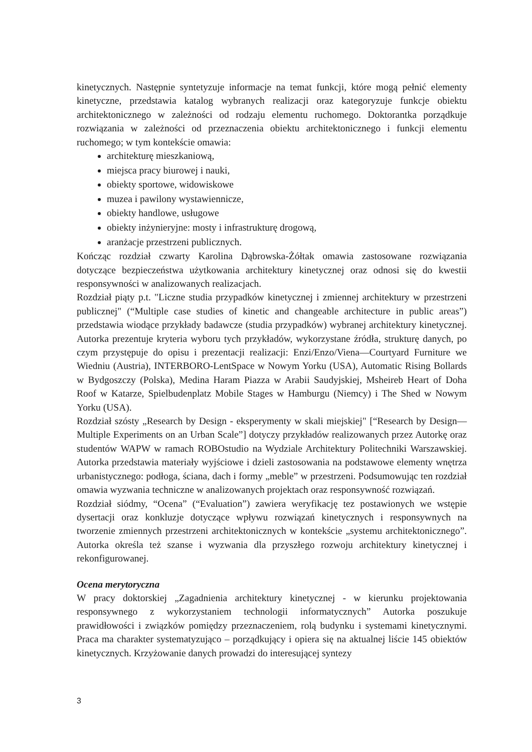kinetycznych. Następnie syntetyzuje informacje na temat funkcji, które mogą pełnić elementy kinetyczne, przedstawia katalog wybranych realizacji oraz kategoryzuje funkcje obiektu architektonicznego w zależności od rodzaju elementu ruchomego. Doktorantka porządkuje rozwiązania w zależności od przeznaczenia obiektu architektonicznego i funkcji elementu ruchomego; w tym kontekście omawia:
architekturę mieszkaniową,
miejsca pracy biurowej i nauki,
obiekty sportowe, widowiskowe
muzea i pawilony wystawiennicze,
obiekty handlowe, usługowe
obiekty inżynieryjne: mosty i infrastrukturę drogową,
aranżacje przestrzeni publicznych.
Kończąc rozdział czwarty Karolina Dąbrowska-Żółtak omawia zastosowane rozwiązania dotyczące bezpieczeństwa użytkowania architektury kinetycznej oraz odnosi się do kwestii responsywności w analizowanych realizacjach.
Rozdział piąty p.t. "Liczne studia przypadków kinetycznej i zmiennej architektury w przestrzeni publicznej" (“Multiple case studies of kinetic and changeable architecture in public areas”) przedstawia wiodące przykłady badawcze (studia przypadków) wybranej architektury kinetycznej. Autorka prezentuje kryteria wyboru tych przykładów, wykorzystane źródła, strukturę danych, po czym przystępuje do opisu i prezentacji realizacji: Enzi/Enzo/Viena—Courtyard Furniture we Wiedniu (Austria), INTERBORO-LentSpace w Nowym Yorku (USA), Automatic Rising Bollards w Bydgoszczy (Polska), Medina Haram Piazza w Arabii Saudyjskiej, Msheireb Heart of Doha Roof w Katarze, Spielbudenplatz Mobile Stages w Hamburgu (Niemcy) i The Shed w Nowym Yorku (USA).
Rozdział szósty „Research by Design - eksperymenty w skali miejskiej" [“Research by Design—Multiple Experiments on an Urban Scale”] dotyczy przykładów realizowanych przez Autorkę oraz studentów WAPW w ramach ROBOstudio na Wydziale Architektury Politechniki Warszawskiej. Autorka przedstawia materiały wyjściowe i dzieli zastosowania na podstawowe elementy wnętrza urbanistycznego: podłoga, ściana, dach i formy „meble” w przestrzeni. Podsumowując ten rozdział omawia wyzwania techniczne w analizowanych projektach oraz responsywność rozwiązań.
Rozdział siódmy, “Ocena” (“Evaluation”) zawiera weryfikację tez postawionych we wstępie dysertacji oraz konkluzje dotyczące wpływu rozwiązań kinetycznych i responsywnych na tworzenie zmiennych przestrzeni architektonicznych w kontekście „systemu architektonicznego”. Autorka określa też szanse i wyzwania dla przyszłego rozwoju architektury kinetycznej i rekonfigurowanej.
Ocena merytoryczna
W pracy doktorskiej „Zagadnienia architektury kinetycznej - w kierunku projektowania responsywnego z wykorzystaniem technologii informatycznych” Autorka poszukuje prawidłowości i związków pomiędzy przeznaczeniem, rolą budynku i systemami kinetycznymi. Praca ma charakter systematyzująco – porządkujący i opiera się na aktualnej liście 145 obiektów kinetycznych. Krzyżowanie danych prowadzi do interesującej syntezy
3